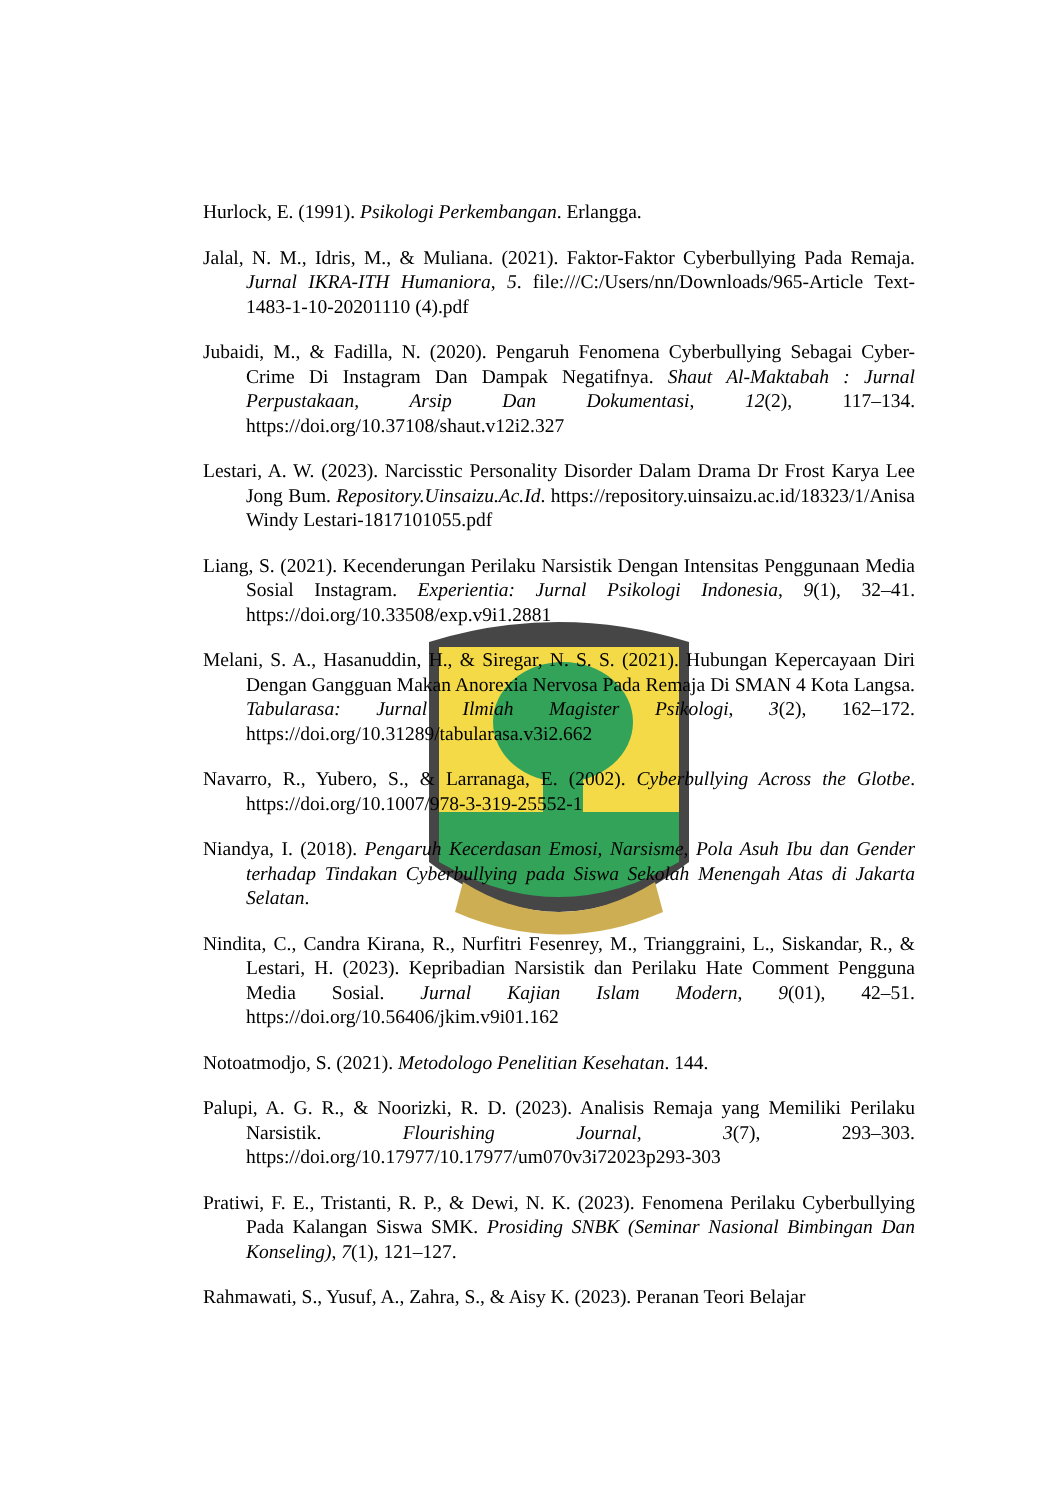Hurlock, E. (1991). Psikologi Perkembangan. Erlangga.
Jalal, N. M., Idris, M., & Muliana. (2021). Faktor-Faktor Cyberbullying Pada Remaja. Jurnal IKRA-ITH Humaniora, 5. file:///C:/Users/nn/Downloads/965-Article Text-1483-1-10-20201110 (4).pdf
Jubaidi, M., & Fadilla, N. (2020). Pengaruh Fenomena Cyberbullying Sebagai Cyber-Crime Di Instagram Dan Dampak Negatifnya. Shaut Al-Maktabah : Jurnal Perpustakaan, Arsip Dan Dokumentasi, 12(2), 117–134. https://doi.org/10.37108/shaut.v12i2.327
Lestari, A. W. (2023). Narcisstic Personality Disorder Dalam Drama Dr Frost Karya Lee Jong Bum. Repository.Uinsaizu.Ac.Id. https://repository.uinsaizu.ac.id/18323/1/Anisa Windy Lestari-1817101055.pdf
Liang, S. (2021). Kecenderungan Perilaku Narsistik Dengan Intensitas Penggunaan Media Sosial Instagram. Experientia: Jurnal Psikologi Indonesia, 9(1), 32–41. https://doi.org/10.33508/exp.v9i1.2881
Melani, S. A., Hasanuddin, H., & Siregar, N. S. S. (2021). Hubungan Kepercayaan Diri Dengan Gangguan Makan Anorexia Nervosa Pada Remaja Di SMAN 4 Kota Langsa. Tabularasa: Jurnal Ilmiah Magister Psikologi, 3(2), 162–172. https://doi.org/10.31289/tabularasa.v3i2.662
Navarro, R., Yubero, S., & Larranaga, E. (2002). Cyberbullying Across the Glotbe. https://doi.org/10.1007/978-3-319-25552-1
Niandya, I. (2018). Pengaruh Kecerdasan Emosi, Narsisme, Pola Asuh Ibu dan Gender terhadap Tindakan Cyberbullying pada Siswa Sekolah Menengah Atas di Jakarta Selatan.
Nindita, C., Candra Kirana, R., Nurfitri Fesenrey, M., Trianggraini, L., Siskandar, R., & Lestari, H. (2023). Kepribadian Narsistik dan Perilaku Hate Comment Pengguna Media Sosial. Jurnal Kajian Islam Modern, 9(01), 42–51. https://doi.org/10.56406/jkim.v9i01.162
Notoatmodjo, S. (2021). Metodologo Penelitian Kesehatan. 144.
Palupi, A. G. R., & Noorizki, R. D. (2023). Analisis Remaja yang Memiliki Perilaku Narsistik. Flourishing Journal, 3(7), 293–303. https://doi.org/10.17977/10.17977/um070v3i72023p293-303
Pratiwi, F. E., Tristanti, R. P., & Dewi, N. K. (2023). Fenomena Perilaku Cyberbullying Pada Kalangan Siswa SMK. Prosiding SNBK (Seminar Nasional Bimbingan Dan Konseling), 7(1), 121–127.
Rahmawati, S., Yusuf, A., Zahra, S., & Aisy K. (2023). Peranan Teori Belajar